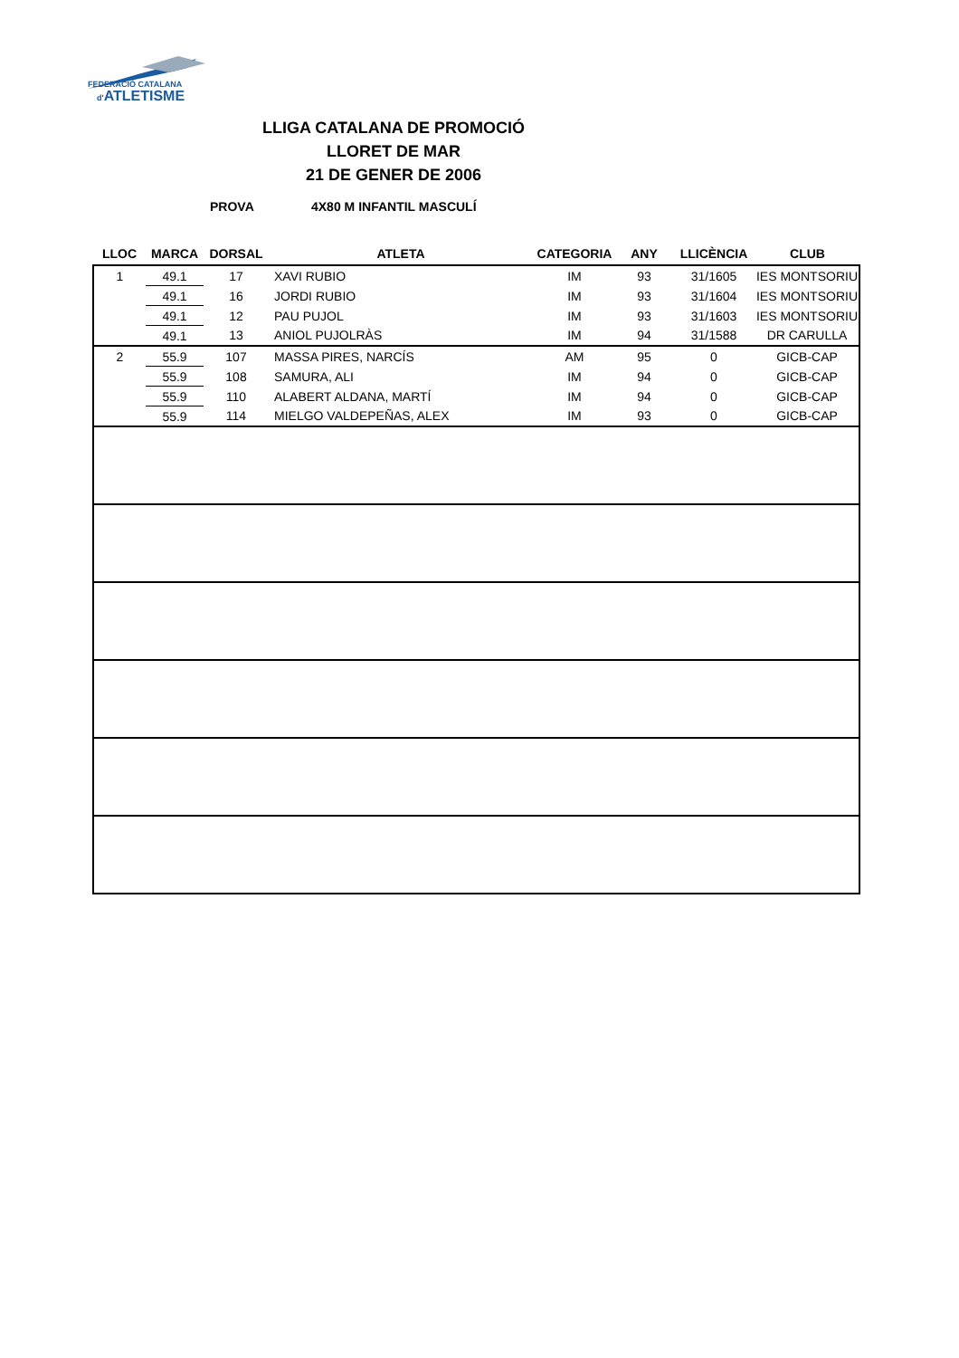FEDERACIÓ CATALANA
d'ATLETISME
LLIGA CATALANA DE PROMOCIÓ
LLORET DE MAR
21 DE GENER DE 2006
PROVA 4X80 M INFANTIL MASCULÍ
| LLOC | MARCA | DORSAL | ATLETA | CATEGORIA | ANY | LLICÈNCIA | CLUB |
| --- | --- | --- | --- | --- | --- | --- | --- |
| 1 | 49.1 | 17 | XAVI RUBIO | IM | 93 | 31/1605 | IES MONTSORIU |
| | 49.1 | 16 | JORDI RUBIO | IM | 93 | 31/1604 | IES MONTSORIU |
| | 49.1 | 12 | PAU PUJOL | IM | 93 | 31/1603 | IES MONTSORIU |
| | 49.1 | 13 | ANIOL PUJOLRÀS | IM | 94 | 31/1588 | DR CARULLA |
| 2 | 55.9 | 107 | MASSA PIRES, NARCÍS | AM | 95 | 0 | GICB-CAP |
| | 55.9 | 108 | SAMURA, ALI | IM | 94 | 0 | GICB-CAP |
| | 55.9 | 110 | ALABERT ALDANA, MARTÍ | IM | 94 | 0 | GICB-CAP |
| | 55.9 | 114 | MIELGO VALDEPEÑAS, ALEX | IM | 93 | 0 | GICB-CAP |